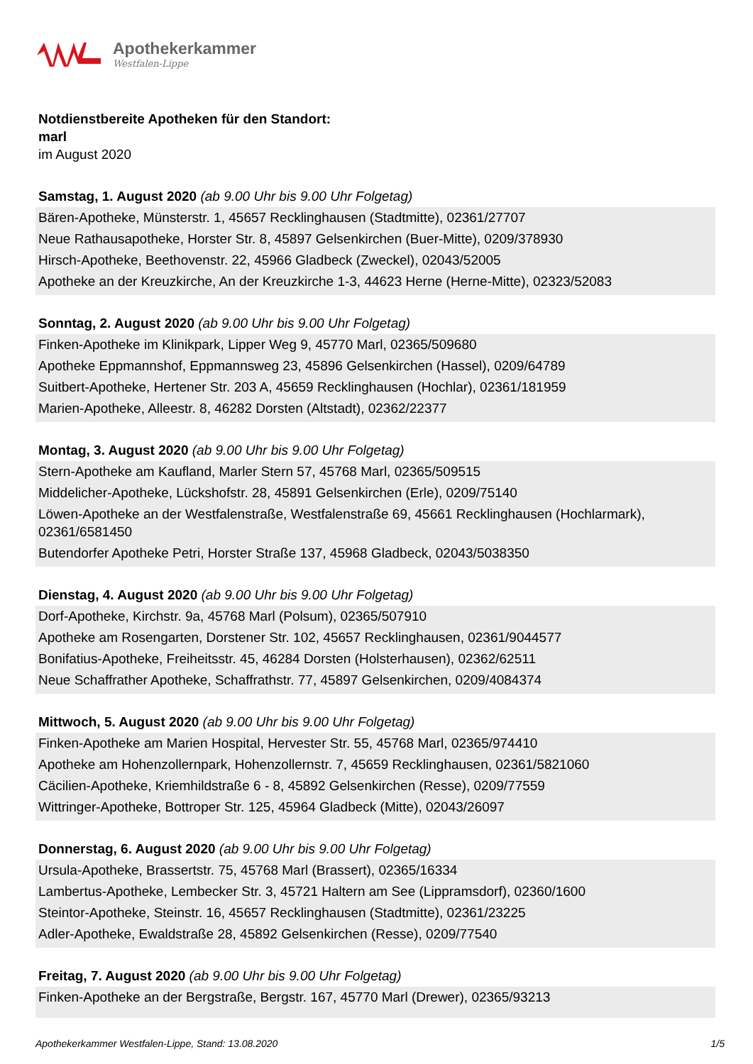Apothekerkammer
Westfalen-Lippe
Notdienstbereite Apotheken für den Standort:
marl
im August 2020
Samstag, 1. August 2020 (ab 9.00 Uhr bis 9.00 Uhr Folgetag)
Bären-Apotheke, Münsterstr. 1, 45657 Recklinghausen (Stadtmitte), 02361/27707
Neue Rathausapotheke, Horster Str. 8, 45897 Gelsenkirchen (Buer-Mitte), 0209/378930
Hirsch-Apotheke, Beethovenstr. 22, 45966 Gladbeck (Zweckel), 02043/52005
Apotheke an der Kreuzkirche, An der Kreuzkirche 1-3, 44623 Herne (Herne-Mitte), 02323/52083
Sonntag, 2. August 2020 (ab 9.00 Uhr bis 9.00 Uhr Folgetag)
Finken-Apotheke im Klinikpark, Lipper Weg 9, 45770 Marl, 02365/509680
Apotheke Eppmannshof, Eppmannsweg 23, 45896 Gelsenkirchen (Hassel), 0209/64789
Suitbert-Apotheke, Hertener Str. 203 A, 45659 Recklinghausen (Hochlar), 02361/181959
Marien-Apotheke, Alleestr. 8, 46282 Dorsten (Altstadt), 02362/22377
Montag, 3. August 2020 (ab 9.00 Uhr bis 9.00 Uhr Folgetag)
Stern-Apotheke am Kaufland, Marler Stern 57, 45768 Marl, 02365/509515
Middelicher-Apotheke, Lückshofstr. 28, 45891 Gelsenkirchen (Erle), 0209/75140
Löwen-Apotheke an der Westfalenstraße, Westfalenstraße 69, 45661 Recklinghausen (Hochlarmark), 02361/6581450
Butendorfer Apotheke Petri, Horster Straße 137, 45968 Gladbeck, 02043/5038350
Dienstag, 4. August 2020 (ab 9.00 Uhr bis 9.00 Uhr Folgetag)
Dorf-Apotheke, Kirchstr. 9a, 45768 Marl (Polsum), 02365/507910
Apotheke am Rosengarten, Dorstener Str. 102, 45657 Recklinghausen, 02361/9044577
Bonifatius-Apotheke, Freiheitsstr. 45, 46284 Dorsten (Holsterhausen), 02362/62511
Neue Schaffrather Apotheke, Schaffrathstr. 77, 45897 Gelsenkirchen, 0209/4084374
Mittwoch, 5. August 2020 (ab 9.00 Uhr bis 9.00 Uhr Folgetag)
Finken-Apotheke am Marien Hospital, Hervester Str. 55, 45768 Marl, 02365/974410
Apotheke am Hohenzollernpark, Hohenzollernstr. 7, 45659 Recklinghausen, 02361/5821060
Cäcilien-Apotheke, Kriemhildstraße 6 - 8, 45892 Gelsenkirchen (Resse), 0209/77559
Wittringer-Apotheke, Bottroper Str. 125, 45964 Gladbeck (Mitte), 02043/26097
Donnerstag, 6. August 2020 (ab 9.00 Uhr bis 9.00 Uhr Folgetag)
Ursula-Apotheke, Brassertstr. 75, 45768 Marl (Brassert), 02365/16334
Lambertus-Apotheke, Lembecker Str. 3, 45721 Haltern am See (Lippramsdorf), 02360/1600
Steintor-Apotheke, Steinstr. 16, 45657 Recklinghausen (Stadtmitte), 02361/23225
Adler-Apotheke, Ewaldstraße 28, 45892 Gelsenkirchen (Resse), 0209/77540
Freitag, 7. August 2020 (ab 9.00 Uhr bis 9.00 Uhr Folgetag)
Finken-Apotheke an der Bergstraße, Bergstr. 167, 45770 Marl (Drewer), 02365/93213
Apothekerkammer Westfalen-Lippe, Stand: 13.08.2020 1/5